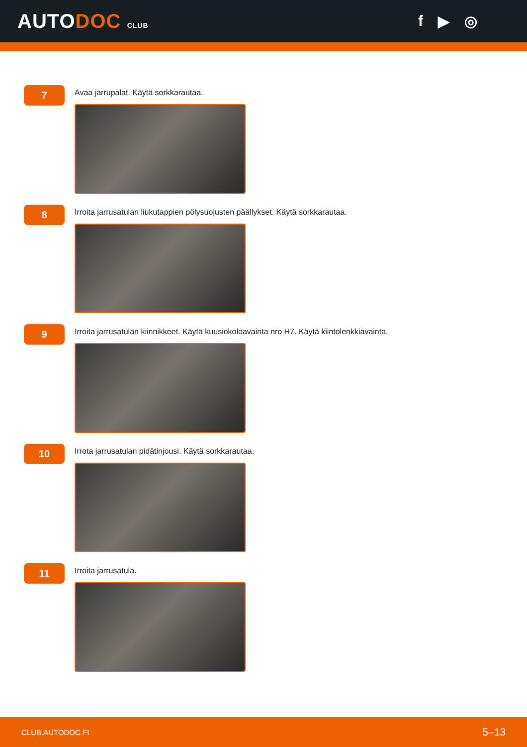AUTODOC CLUB
f ▶ ◎
7
Avaa jarrupalat. Käytä sorkkarautaa.
8
Irroita jarrusatulan liukutappien pölysuojusten päällykset. Käytä sorkkarautaa.
9
Irroita jarrusatulan kiinnikkeet. Käytä kuusiokoloavainta nro H7. Käytä kiintolenkkiavainta.
10
Irrota jarrusatulan pidätinjousi. Käytä sorkkarautaa.
11
Irroita jarrusatula.
CLUB.AUTODOC.FI 5–13